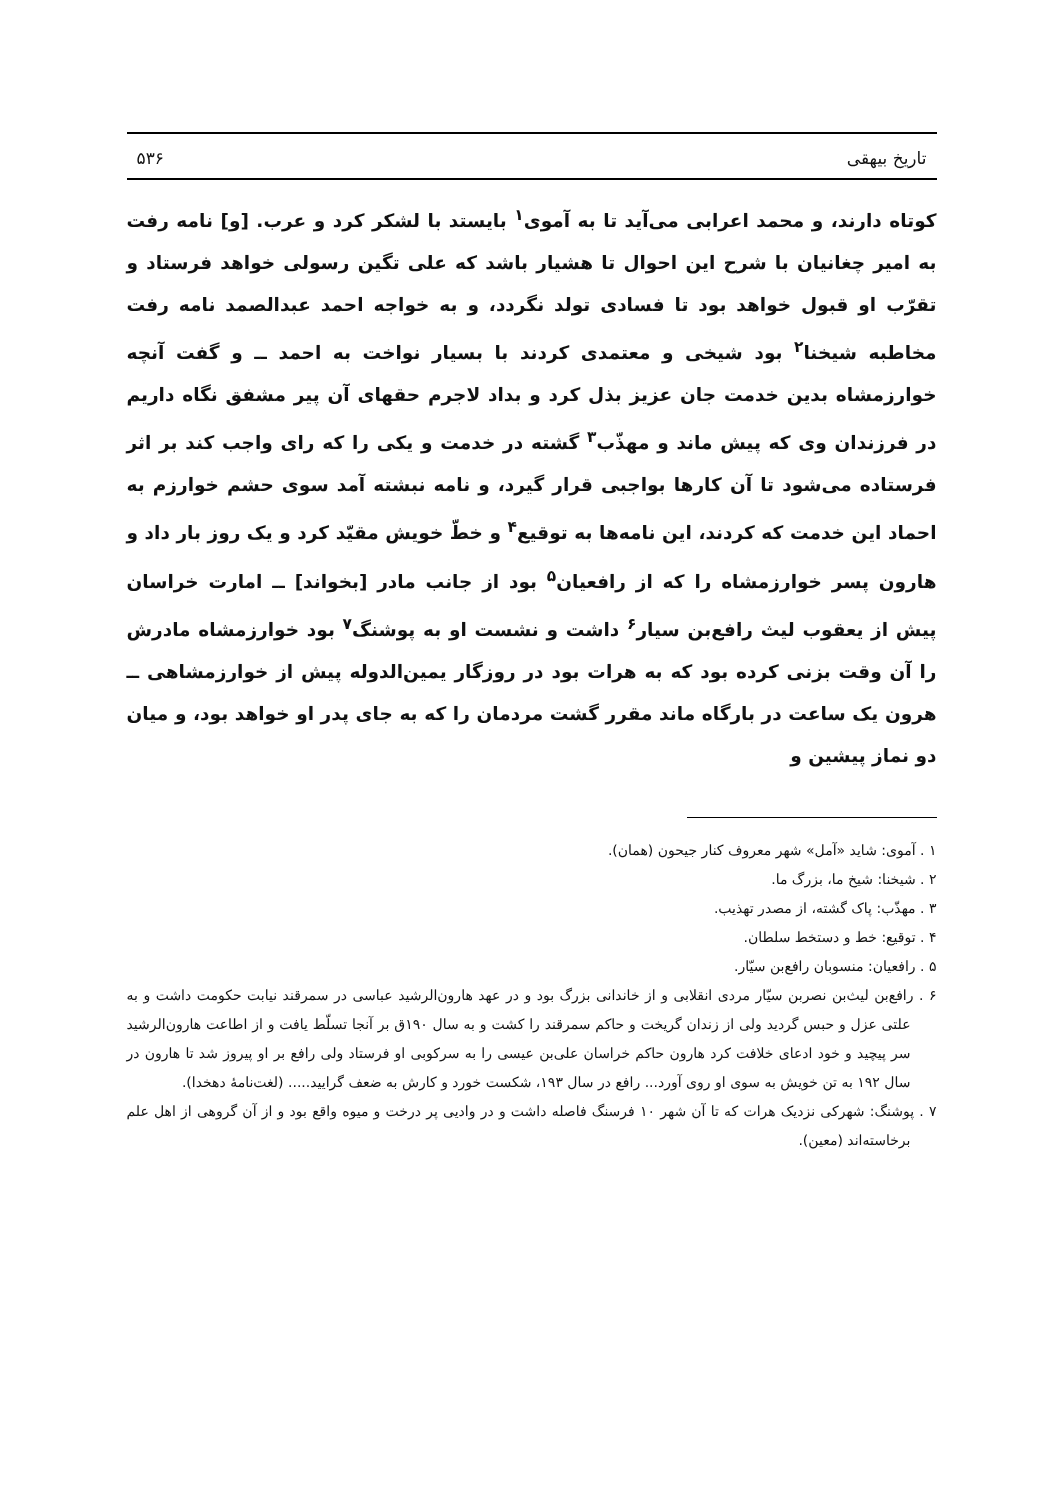تاریخ بیهقی ۵۳۶
کوتاه دارند، و محمد اعرابی می‌آید تا به آموی<sup>۱</sup> بایستد با لشکر کرد و عرب. [و] نامه رفت به امیر چغانیان با شرح این احوال تا هشیار باشد که علی تگین رسولی خواهد فرستاد و تقرّب او قبول خواهد بود تا فسادی تولد نگردد، و به خواجه احمد عبدالصمد نامه رفت مخاطبه شیخنا<sup>۲</sup> بود شیخی و معتمدی کردند با بسیار نواخت به احمد ــ و گفت آنچه خوارزمشاه بدین خدمت جان عزیز بذل کرد و بداد لاجرم حقهای آن پیر مشفق نگاه داریم در فرزندان وی که پیش ماند و مهذّب<sup>۳</sup> گشته در خدمت و یکی را که رای واجب کند بر اثر فرستاده می‌شود تا آن کارها بواجبی قرار گیرد، و نامه نبشته آمد سوی حشم خوارزم به احماد این خدمت که کردند، این نامه‌ها به توقیع<sup>۴</sup> و خطّ خویش مقیّد کرد و یک روز بار داد و هارون پسر خوارزمشاه را که از رافعیان<sup>۵</sup> بود از جانب مادر [بخواند] ــ امارت خراسان پیش از یعقوب لیث رافع‌بن سیار<sup>۶</sup> داشت و نشست او به پوشنگ<sup>۷</sup> بود خوارزمشاه مادرش را آن وقت بزنی کرده بود که به هرات بود در روزگار یمین‌الدوله پیش از خوارزمشاهی ــ هرون یک ساعت در بارگاه ماند مقرر گشت مردمان را که به جای پدر او خواهد بود، و میان دو نماز پیشین و
۱ . آموی: شاید «آمل» شهر معروف کنار جیحون (همان).
۲ . شیخنا: شیخ ما، بزرگ ما.
۳ . مهذّب: پاک گشته، از مصدر تهذیب.
۴ . توقیع: خط و دستخط سلطان.
۵ . رافعیان: منسوبان رافع‌بن سیّار.
۶ . رافع‌بن لیث‌بن نصربن سیّار مردی انقلابی و از خاندانی بزرگ بود و در عهد هارون‌الرشید عباسی در سمرقند نیابت حکومت داشت و به علتی عزل و حبس گردید ولی از زندان گریخت و حاکم سمرقند را کشت و به سال ۱۹۰ق بر آنجا تسلّط یافت و از اطاعت هارون‌الرشید سر پیچید و خود ادعای خلافت کرد هارون حاکم خراسان علی‌بن عیسی را به سرکوبی او فرستاد ولی رافع بر او پیروز شد تا هارون در سال ۱۹۲ به تن خویش به سوی او روی آورد... رافع در سال ۱۹۳، شکست خورد و کارش به ضعف گرایید..... (لغت‌نامهٔ دهخدا).
۷ . پوشنگ: شهرکی نزدیک هرات که تا آن شهر ۱۰ فرسنگ فاصله داشت و در وادیی پر درخت و میوه واقع بود و از آن گروهی از اهل علم برخاسته‌اند (معین).